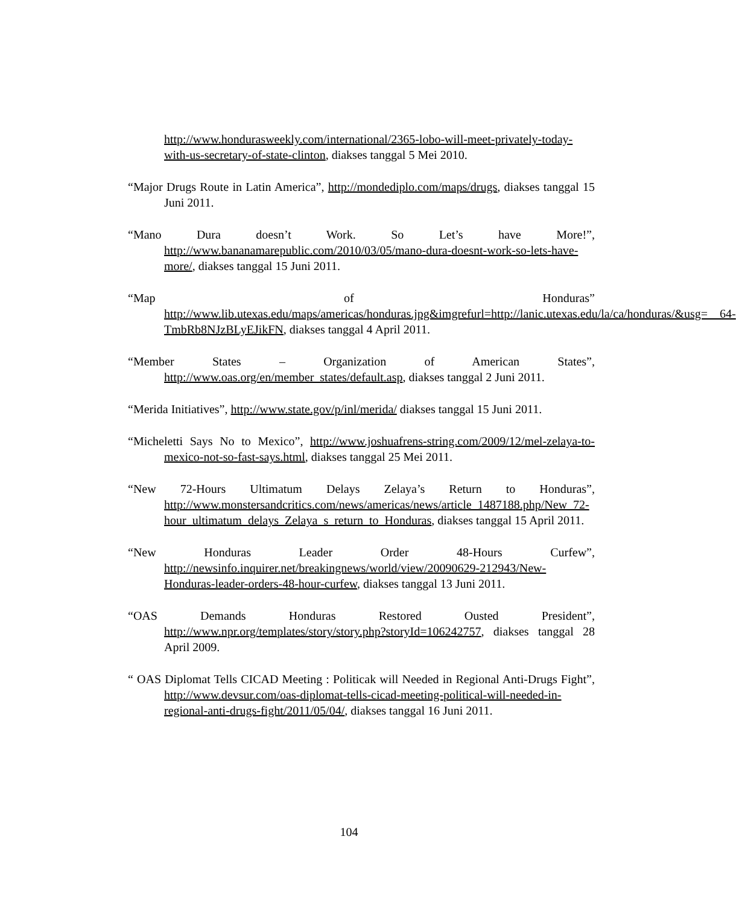http://www.hondurasweekly.com/international/2365-lobo-will-meet-privately-today-with-us-secretary-of-state-clinton, diakses tanggal 5 Mei 2010.
“Major Drugs Route in Latin America”, http://mondediplo.com/maps/drugs, diakses tanggal 15 Juni 2011.
“Mano Dura doesn’t Work. So Let’s have More!”, http://www.bananamarepublic.com/2010/03/05/mano-dura-doesnt-work-so-lets-have-more/, diakses tanggal 15 Juni 2011.
“Map of Honduras” http://www.lib.utexas.edu/maps/americas/honduras.jpg&imgrefurl=http://lanic.utexas.edu/la/ca/honduras/&usg=__64-TmbRb8NJzBLyEJikFN, diakses tanggal 4 April 2011.
“Member States – Organization of American States”, http://www.oas.org/en/member_states/default.asp, diakses tanggal 2 Juni 2011.
“Merida Initiatives”, http://www.state.gov/p/inl/merida/ diakses tanggal 15 Juni 2011.
“Micheletti Says No to Mexico”, http://www.joshuafrens-string.com/2009/12/mel-zelaya-to-mexico-not-so-fast-says.html, diakses tanggal 25 Mei 2011.
“New 72-Hours Ultimatum Delays Zelaya’s Return to Honduras”, http://www.monstersandcritics.com/news/americas/news/article_1487188.php/New_72-hour_ultimatum_delays_Zelaya_s_return_to_Honduras, diakses tanggal 15 April 2011.
“New Honduras Leader Order 48-Hours Curfew”, http://newsinfo.inquirer.net/breakingnews/world/view/20090629-212943/New-Honduras-leader-orders-48-hour-curfew, diakses tanggal 13 Juni 2011.
“OAS Demands Honduras Restored Ousted President”, http://www.npr.org/templates/story/story.php?storyId=106242757, diakses tanggal 28 April 2009.
“ OAS Diplomat Tells CICAD Meeting : Politicak will Needed in Regional Anti-Drugs Fight”, http://www.devsur.com/oas-diplomat-tells-cicad-meeting-political-will-needed-in-regional-anti-drugs-fight/2011/05/04/, diakses tanggal 16 Juni 2011.
104